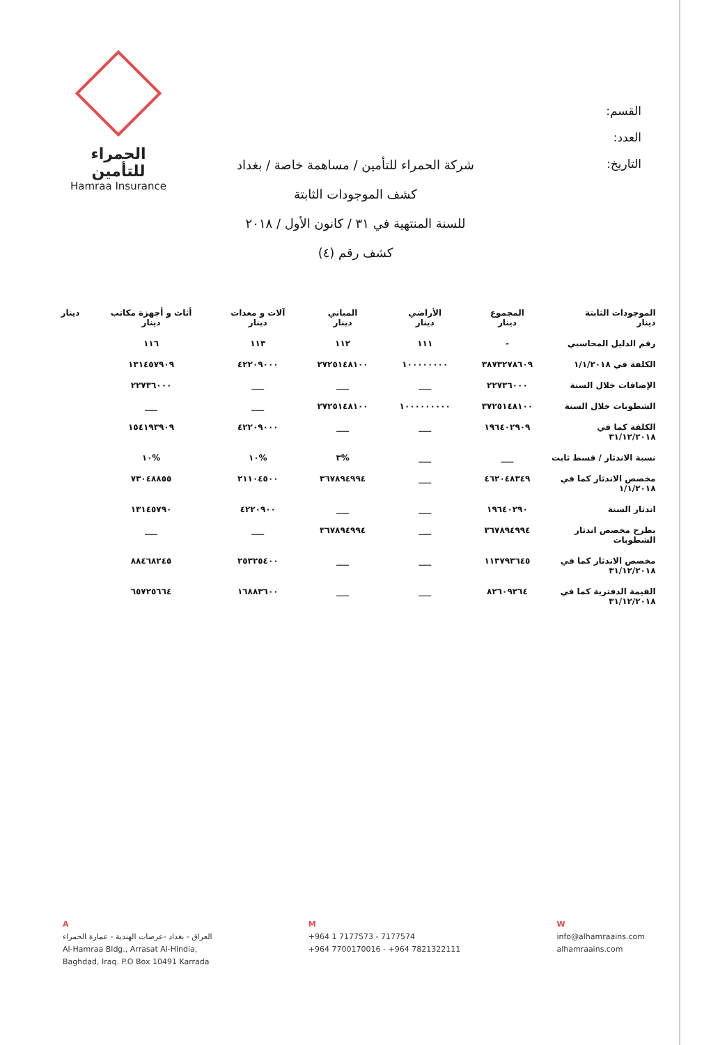الحمراء للتأمين
Hamraa Insurance
القسم:
العدد:
التاريخ:
شركة الحمراء للتأمين / مساهمة خاصة / بغداد
كشف الموجودات الثابتة
للسنة المنتهية في ٣١ / كانون الأول / ٢٠١٨
كشف رقم (٤)
| الموجودات الثابتة دينار | المجموع دينار | الأراضي دينار | المباني دينار | آلات و معدات دينار | أثاث و أجهزة مكاتب دينار | دينار |
| --- | --- | --- | --- | --- | --- | --- |
| رقم الدليل المحاسبي | - | ١١١ | ١١٢ | ١١٣ | ١١٦ | |
| الكلفة في ١/١/٢٠١٨ | ٣٨٧٣٢٧٨٦٠٩ | ١٠٠٠٠٠٠٠٠ | ٢٧٢٥١٤٨١٠٠ | ٤٢٢٠٩٠٠٠ | ١٣١٤٥٧٩٠٩ | |
| الإضافات خلال السنة | ٢٢٧٣٦٠٠٠ | ___ | ___ | ___ | ٢٢٧٣٦٠٠٠ | |
| الشطوبات خلال السنة | ٣٧٢٥١٤٨١٠٠ | ١٠٠٠٠٠٠٠٠٠ | ٢٧٢٥١٤٨١٠٠ | ___ | ___ | |
| الكلفة كما في ٣١/١٢/٢٠١٨ | ١٩٦٤٠٢٩٠٩ | ___ | ___ | ٤٢٢٠٩٠٠٠ | ١٥٤١٩٣٩٠٩ | |
| نسبة الاندثار / قسط ثابت | ___ | ___ | %٣ | %١٠ | %١٠ | |
| مخصص الاندثار كما في ١/١/٢٠١٨ | ٤٦٢٠٤٨٣٤٩ | ___ | ٣٦٧٨٩٤٩٩٤ | ٢١١٠٤٥٠٠ | ٧٣٠٤٨٨٥٥ | |
| اندثار السنة | ١٩٦٤٠٢٩٠ | ___ | ___ | ٤٢٢٠٩٠٠ | ١٣١٤٥٧٩٠ | |
| يطرح مخصص اندثار الشطوبات | ٣٦٧٨٩٤٩٩٤ | ___ | ٣٦٧٨٩٤٩٩٤ | ___ | ___ | |
| مخصص الاندثار كما في ٣١/١٢/٢٠١٨ | ١١٣٧٩٣٦٤٥ | ___ | ___ | ٢٥٣٢٥٤٠٠ | ٨٨٤٦٨٢٤٥ | |
| القيمة الدفترية كما في ٣١/١٢/٢٠١٨ | ٨٢٦٠٩٢٦٤ | ___ | ___ | ١٦٨٨٣٦٠٠ | ٦٥٧٢٥٦٦٤ | |
A
العراق - بغداد -عرصات الهندية - عمارة الحمراء
Al-Hamraa Bldg., Arrasat Al-Hindia,
Baghdad, Iraq. P.O Box 10491 Karrada
M
+964 1 7177573 - 7177574
+964 7700170016 - +964 7821322111
W
info@alhamraains.com
alhamraains.com